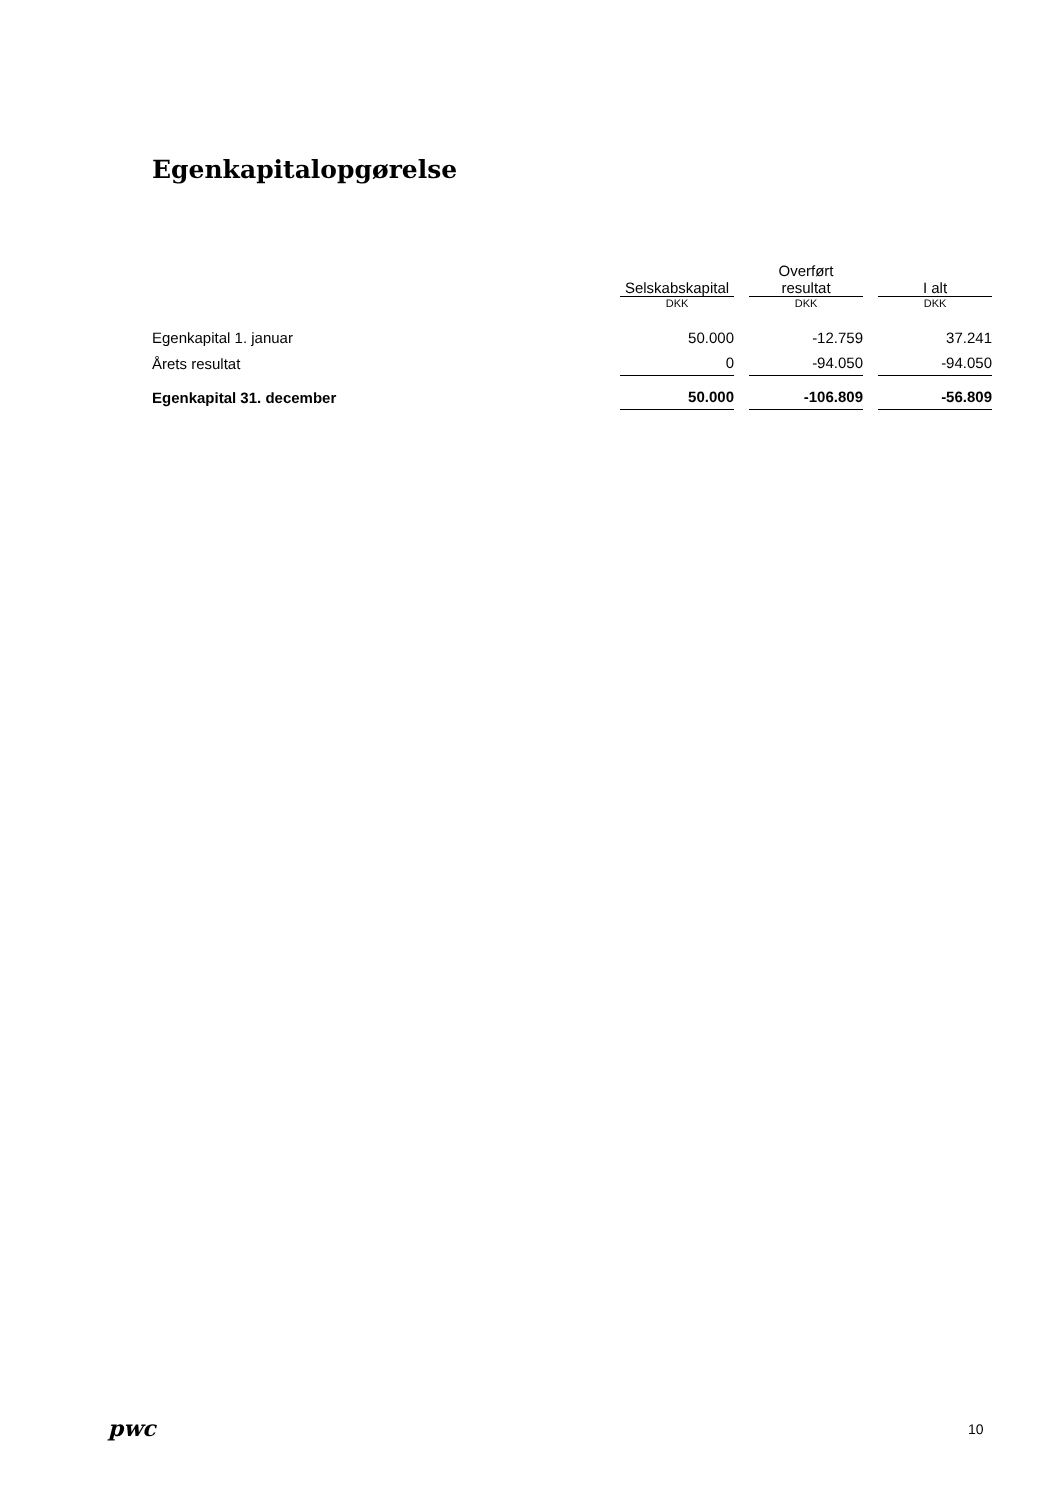Egenkapitalopgørelse
| | | | Overført | | |
| | Selskabskapital | | resultat | | I alt |
| | DKK | | DKK | | DKK |
| Egenkapital 1. januar | 50.000 | | -12.759 | | 37.241 |
| Årets resultat | 0 | | -94.050 | | -94.050 |
| Egenkapital 31. december | 50.000 | | -106.809 | | -56.809 |
pwc 10